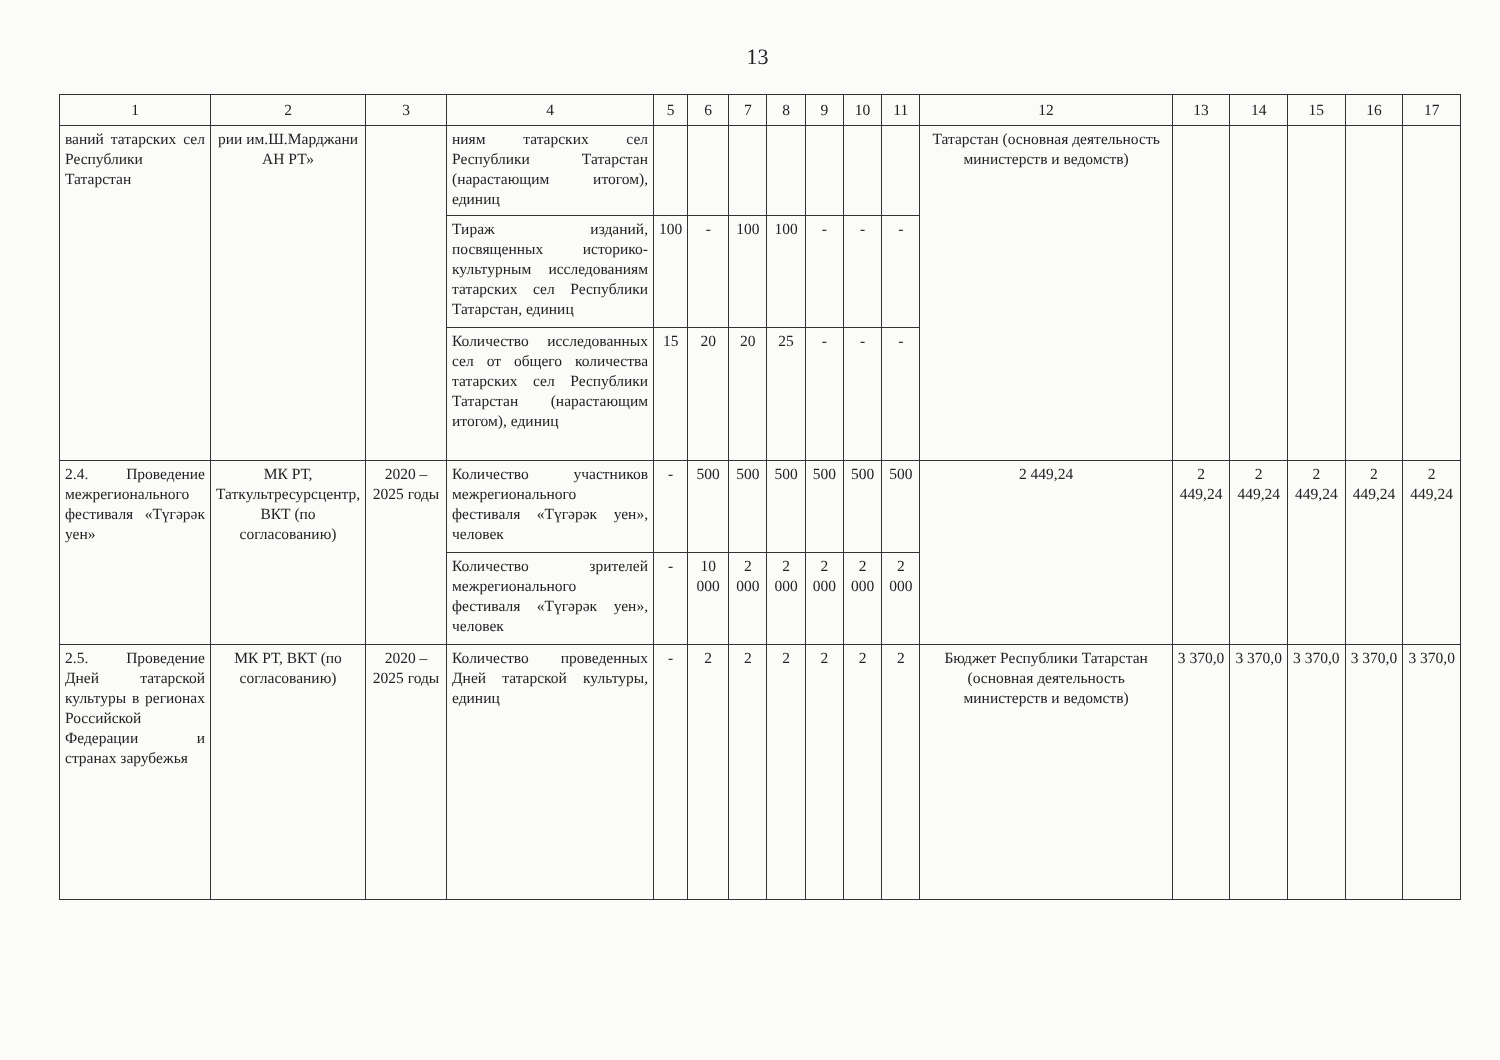13
| 1 | 2 | 3 | 4 | 5 | 6 | 7 | 8 | 9 | 10 | 11 | 12 | 13 | 14 | 15 | 16 | 17 |
| --- | --- | --- | --- | --- | --- | --- | --- | --- | --- | --- | --- | --- | --- | --- | --- | --- |
| ваний татарских сел Республики Татарстан | рии им.Ш.Марджани АН РТ» | | ниям татарских сел Республики Татарстан (нарастающим итогом), единиц | | | | | | | | Татарстан (основная деятельность министерств и ведомств) | | | | | |
| | | | Тираж изданий, посвященных историко-культурным исследованиям татарских сел Республики Татарстан, единиц | 100 | - | 100 | 100 | - | - | - | | | | | | |
| | | | Количество исследованных сел от общего количества татарских сел Республики Татарстан (нарастающим итогом), единиц | 15 | 20 | 20 | 25 | - | - | - | | | | | | |
| 2.4. Проведение межрегионального фестиваля «Түгәрәк уен» | МК РТ, Таткультресурсцентр, ВКТ (по согласованию) | 2020 – 2025 годы | Количество участников межрегионального фестиваля «Түгәрәк уен», человек | - | 500 | 500 | 500 | 500 | 500 | 500 | 2 449,24 | 2 449,24 | 2 449,24 | 2 449,24 | 2 449,24 | 2 449,24 |
| | | | Количество зрителей межрегионального фестиваля «Түгәрәк уен», человек | - | 10 000 | 2 000 | 2 000 | 2 000 | 2 000 | 2 000 | | | | | | |
| 2.5. Проведение Дней татарской культуры в регионах Российской Федерации и странах зарубежья | МК РТ, ВКТ (по согласованию) | 2020 – 2025 годы | Количество проведенных Дней татарской культуры, единиц | - | 2 | 2 | 2 | 2 | 2 | 2 | Бюджет Республики Татарстан (основная деятельность министерств и ведомств) | 3 370,0 | 3 370,0 | 3 370,0 | 3 370,0 | 3 370,0 |